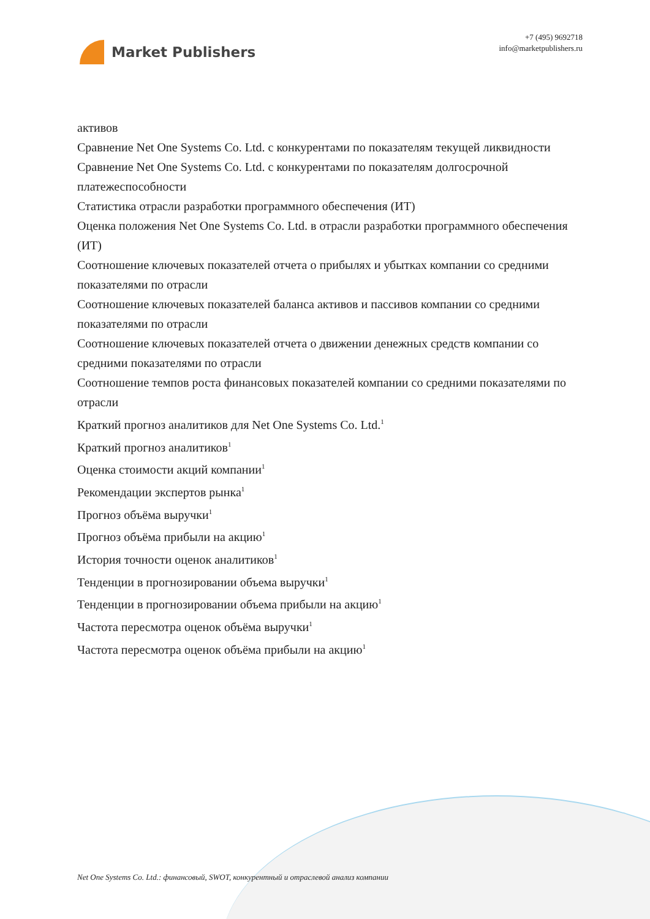Market Publishers
+7 (495) 9692718
info@marketpublishers.ru
активов
Сравнение Net One Systems Co. Ltd. с конкурентами по показателям текущей ликвидности
Сравнение Net One Systems Co. Ltd. с конкурентами по показателям долгосрочной платежеспособности
Статистика отрасли разработки программного обеспечения (ИТ)
Оценка положения Net One Systems Co. Ltd. в отрасли разработки программного обеспечения (ИТ)
Соотношение ключевых показателей отчета о прибылях и убытках компании со средними показателями по отрасли
Соотношение ключевых показателей баланса активов и пассивов компании со средними показателями по отрасли
Соотношение ключевых показателей отчета о движении денежных средств компании со средними показателями по отрасли
Соотношение темпов роста финансовых показателей компании со средними показателями по отрасли
Краткий прогноз аналитиков для Net One Systems Co. Ltd.<sup>1</sup>
Краткий прогноз аналитиков<sup>1</sup>
Оценка стоимости акций компании<sup>1</sup>
Рекомендации экспертов рынка<sup>1</sup>
Прогноз объёма выручки<sup>1</sup>
Прогноз объёма прибыли на акцию<sup>1</sup>
История точности оценок аналитиков<sup>1</sup>
Тенденции в прогнозировании объема выручки<sup>1</sup>
Тенденции в прогнозировании объема прибыли на акцию<sup>1</sup>
Частота пересмотра оценок объёма выручки<sup>1</sup>
Частота пересмотра оценок объёма прибыли на акцию<sup>1</sup>
Net One Systems Co. Ltd.: финансовый, SWOT, конкурентный и отраслевой анализ компании